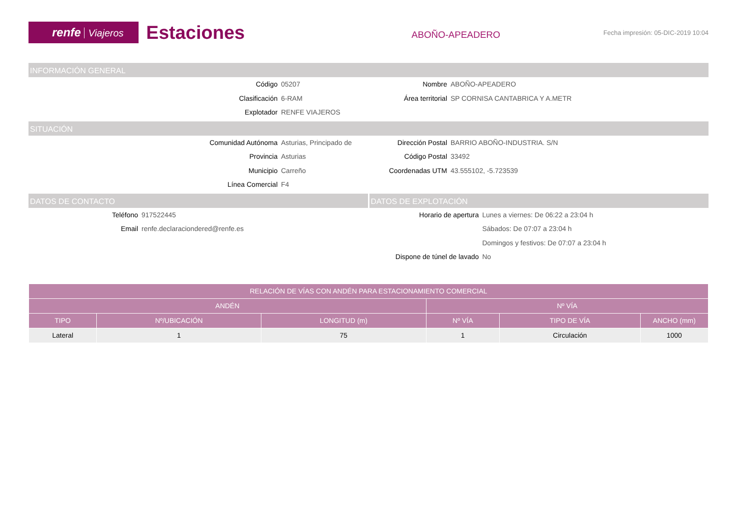renfe Viajeros
Estaciones
ABOÑO-APEADERO
Fecha impresión: 05-DIC-2019 10:04
INFORMACIÓN GENERAL
Código
05207
Nombre
ABOÑO-APEADERO
Clasificación
6-RAM
Área territorial
SP CORNISA CANTABRICA Y A.METR
Explotador
RENFE VIAJEROS
SITUACIÓN
Comunidad Autónoma
Asturias, Principado de
Dirección Postal
BARRIO ABOÑO-INDUSTRIA. S/N
Provincia
Asturias
Código Postal
33492
Municipio
Carreño
Coordenadas UTM
43.555102, -5.723539
Línea Comercial
F4
DATOS DE CONTACTO
Teléfono
917522445
Email
renfe.declaraciondered@renfe.es
DATOS DE EXPLOTACIÓN
Horario de apertura
Lunes a viernes: De 06:22 a 23:04 h
Sábados: De 07:07 a 23:04 h
Domingos y festivos: De 07:07 a 23:04 h
Dispone de túnel de lavado
No
| RELACIÓN DE VÍAS CON ANDÉN PARA ESTACIONAMIENTO COMERCIAL | | | | | |
| --- | --- | --- | --- | --- | --- |
| ANDÉN | | | Nº VÍA | | |
| TIPO | Nº/UBICACIÓN | LONGITUD (m) | Nº VÍA | TIPO DE VÍA | ANCHO (mm) |
| Lateral | 1 | 75 | 1 | Circulación | 1000 |